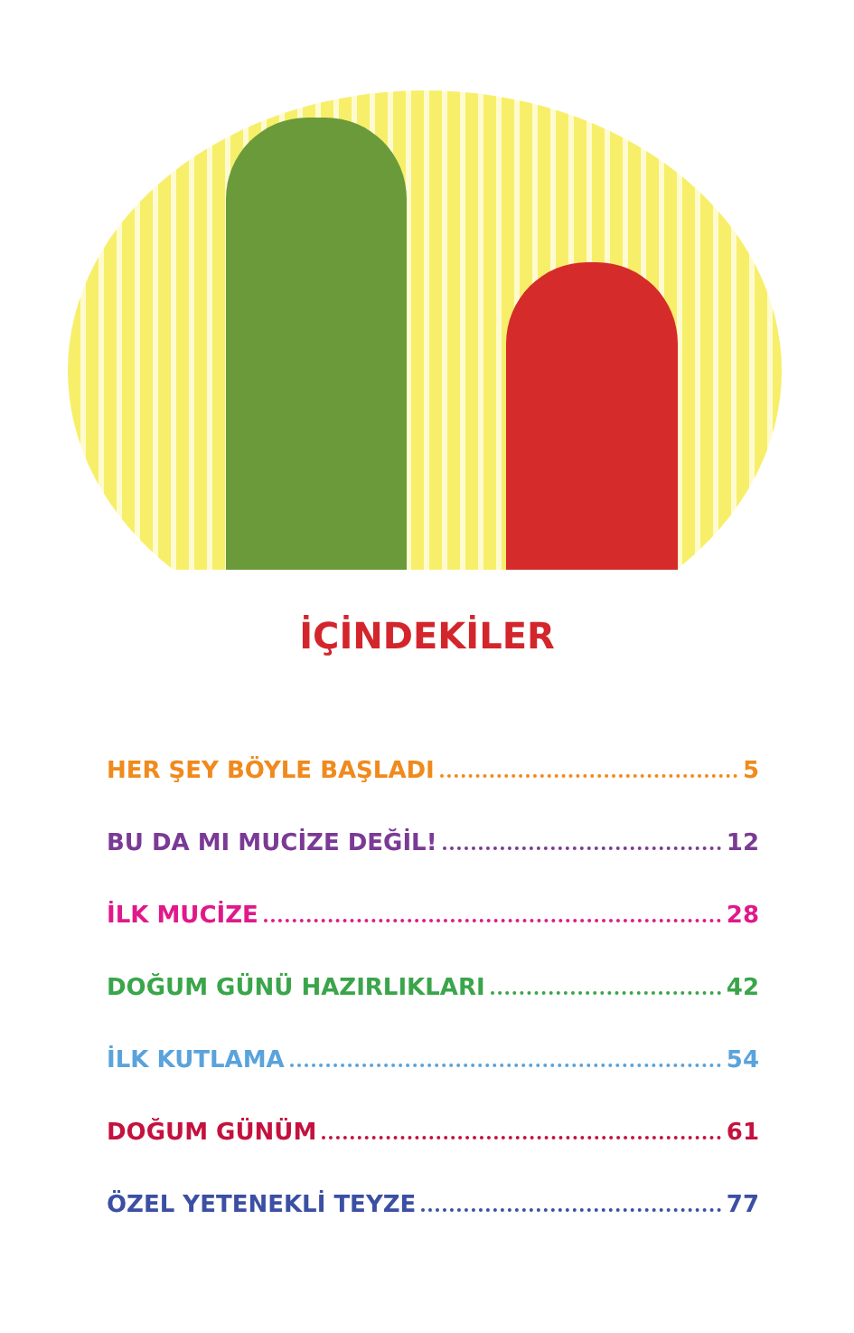İÇİNDEKİLER
HER ŞEY BÖYLE BAŞLADI 5
BU DA MI MUCİZE DEĞİL! 12
İLK MUCİZE 28
DOĞUM GÜNÜ HAZIRLIKLARI 42
İLK KUTLAMA 54
DOĞUM GÜNÜM 61
ÖZEL YETENEKLİ TEYZE 77